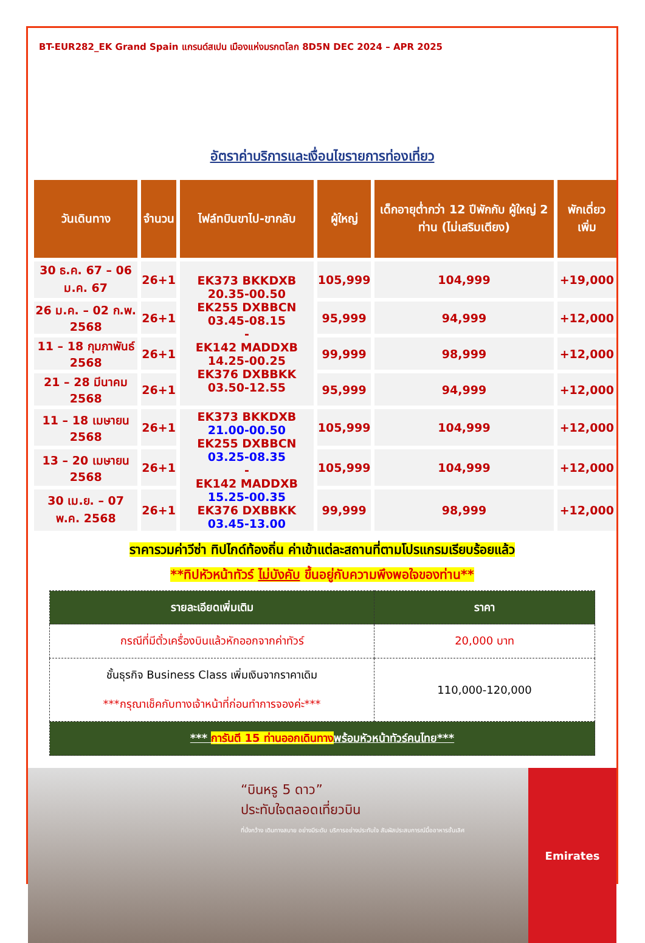BT-EUR282_EK Grand Spain แกรนด์สเปน เมืองแห่งมรกตโลก 8D5N DEC 2024 – APR 2025
อัตราค่าบริการและเงื่อนไขรายการท่องเที่ยว
| วันเดินทาง | จำนวน | ไฟล์ทบินขาไป-ขากลับ | ผู้ใหญ่ | เด็กอายุต่ำกว่า 12 ปีพักกับ ผู้ใหญ่ 2 ท่าน (ไม่เสริมเตียง) | พักเดี่ยว เพิ่ม |
| --- | --- | --- | --- | --- | --- |
| 30 ธ.ค. 67 – 06 ม.ค. 67 | 26+1 | EK373 BKKDXB 20.35-00.50 EK255 DXBBCN 03.45-08.15 - EK142 MADDXB 14.25-00.25 EK376 DXBBKK 03.50-12.55 | 105,999 | 104,999 | +19,000 |
| 26 ม.ค. – 02 ก.พ. 2568 | 26+1 | | 95,999 | 94,999 | +12,000 |
| 11 – 18 กุมภาพันธ์ 2568 | 26+1 | | 99,999 | 98,999 | +12,000 |
| 21 – 28 มีนาคม 2568 | 26+1 | | 95,999 | 94,999 | +12,000 |
| 11 – 18 เมษายน 2568 | 26+1 | EK373 BKKDXB 21.00-00.50 EK255 DXBBCN 03.25-08.35 - EK142 MADDXB 15.25-00.35 EK376 DXBBKK 03.45-13.00 | 105,999 | 104,999 | +12,000 |
| 13 – 20 เมษายน 2568 | 26+1 | | 105,999 | 104,999 | +12,000 |
| 30 เม.ย. – 07 พ.ค. 2568 | 26+1 | | 99,999 | 98,999 | +12,000 |
ราคารวมค่าวีซ่า ทิปไกด์ท้องถิ่น ค่าเข้าแต่ละสถานที่ตามโปรแกรมเรียบร้อยแล้ว
**ทิปหัวหน้าทัวร์ ไม่บังคับ ขึ้นอยู่กับความพึงพอใจของท่าน**
| รายละเอียดเพิ่มเติม | ราคา |
| --- | --- |
| กรณีที่มีตั๋วเครื่องบินแล้วหักออกจากค่าทัวร์ | 20,000 บาท |
| ชั้นธุรกิจ Business Class เพิ่มเงินจากราคาเดิม ***กรุณาเช็คกับทางเจ้าหน้าที่ก่อนทำการจองค่ะ*** | 110,000-120,000 |
| *** การันตี 15 ท่านออกเดินทาง พร้อมหัวหน้าทัวร์คนไทย*** | |
“บินหรู 5 ดาว”
ประทับใจตลอดเที่ยวบิน
ที่นั่งกว้าง เดินทางสบาย อย่างมีระดับ บริการอย่างประทับใจ สัมผัสประสบการณ์มื้ออาหารชั้นเลิศ
Emirates